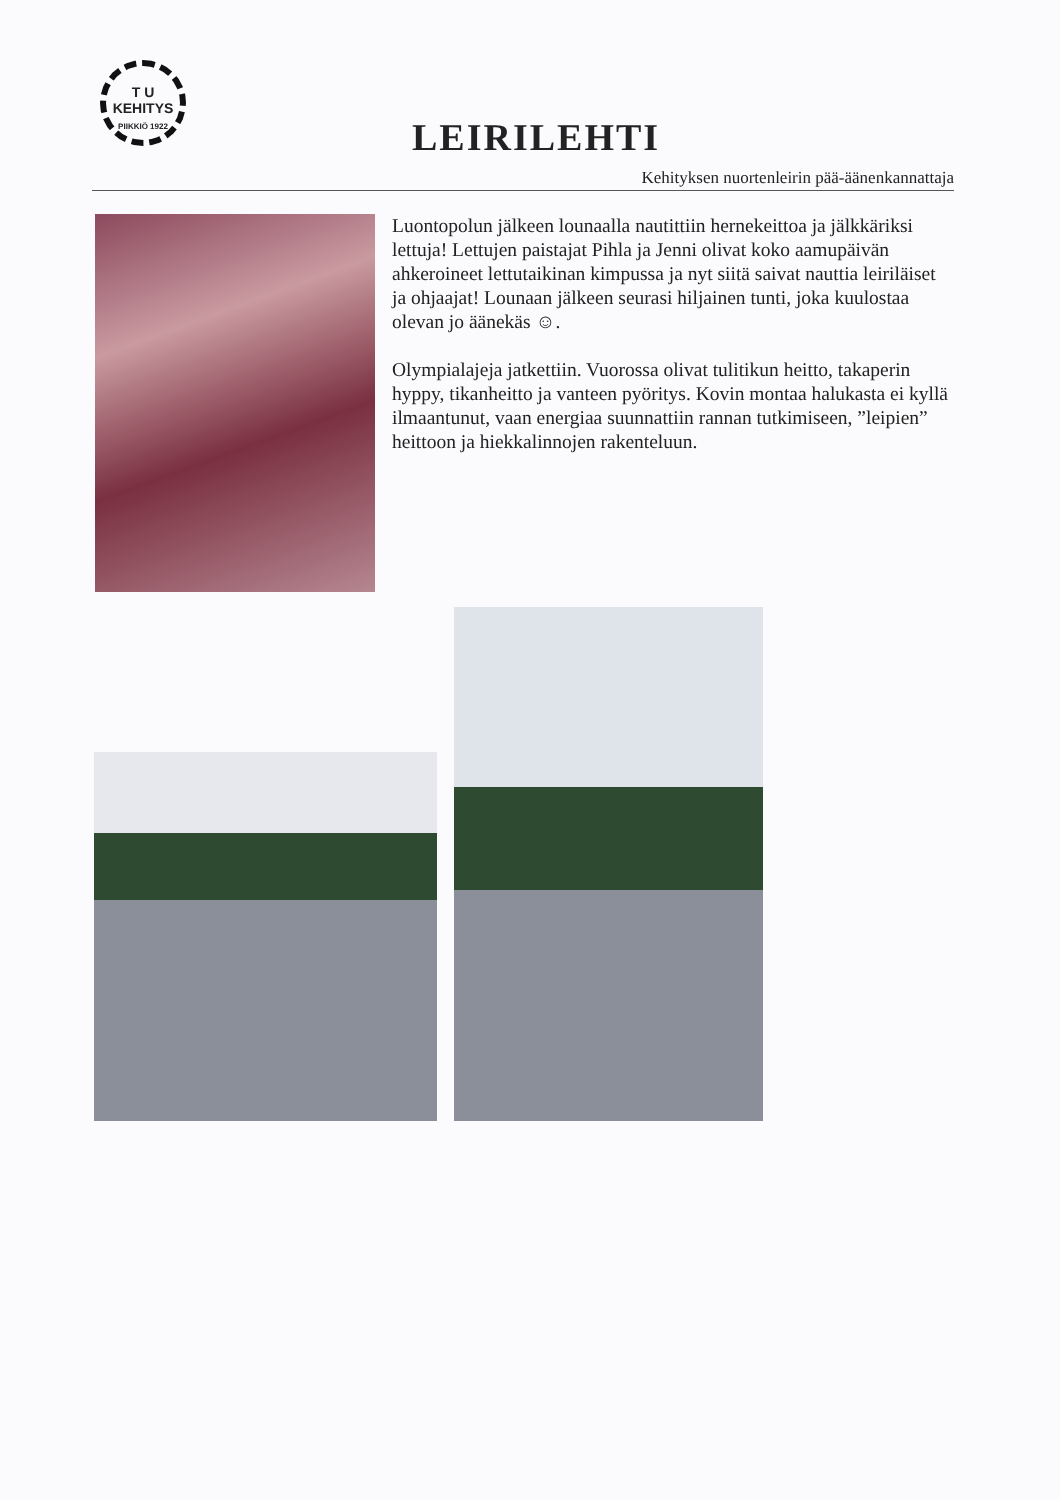T U
KEHITYS
PIIKKIÖ 1922
LEIRILEHTI
Kehityksen nuortenleirin pää-äänenkannattaja
Luontopolun jälkeen lounaalla nautittiin hernekeittoa ja jälkkäriksi lettuja! Lettujen paistajat Pihla ja Jenni olivat koko aamupäivän ahkeroineet lettutaikinan kimpussa ja nyt siitä saivat nauttia leiriläiset ja ohjaajat! Lounaan jälkeen seurasi hiljainen tunti, joka kuulostaa olevan jo äänekäs ☺.
Olympialajeja jatkettiin. Vuorossa olivat tulitikun heitto, takaperin hyppy, tikanheitto ja vanteen pyöritys. Kovin montaa halukasta ei kyllä ilmaantunut, vaan energiaa suunnattiin rannan tutkimiseen, ”leipien” heittoon ja hiekkalinnojen rakenteluun.